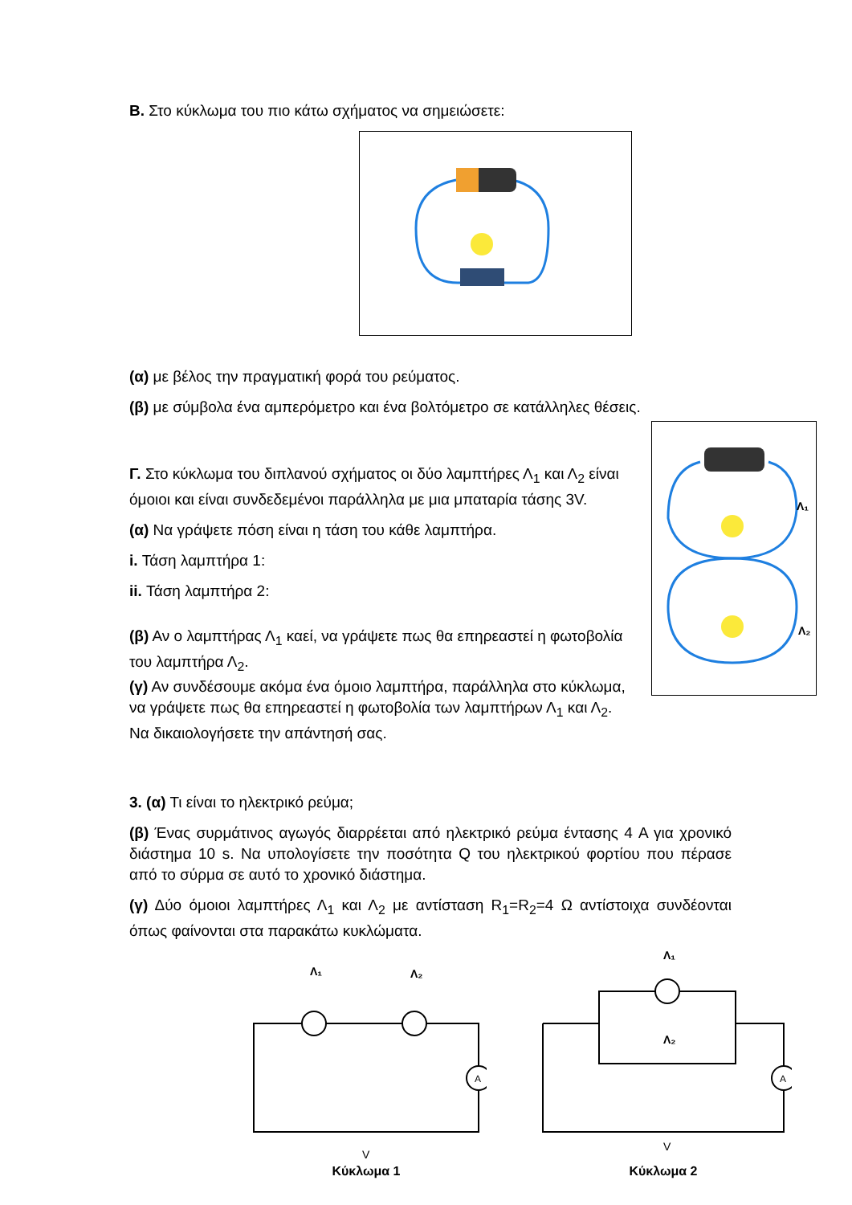Β. Στο κύκλωμα του πιο κάτω σχήματος να σημειώσετε:
(α) με βέλος την πραγματική φορά του ρεύματος.
(β) με σύμβολα ένα αμπερόμετρο και ένα βολτόμετρο σε κατάλληλες θέσεις.
Γ. Στο κύκλωμα του διπλανού σχήματος οι δύο λαμπτήρες Λ<sub>1</sub> και Λ<sub>2</sub> είναι όμοιοι και είναι συνδεδεμένοι παράλληλα με μια μπαταρία τάσης 3V.
(α) Να γράψετε πόση είναι η τάση του κάθε λαμπτήρα.
i. Τάση λαμπτήρα 1:
ii. Τάση λαμπτήρα 2:
(β) Αν ο λαμπτήρας Λ<sub>1</sub> καεί, να γράψετε πως θα επηρεαστεί η φωτοβολία του λαμπτήρα Λ<sub>2</sub>.
(γ) Αν συνδέσουμε ακόμα ένα όμοιο λαμπτήρα, παράλληλα στο κύκλωμα, να γράψετε πως θα επηρεαστεί η φωτοβολία των λαμπτήρων Λ<sub>1</sub> και Λ<sub>2</sub>. Να δικαιολογήσετε την απάντησή σας.
Λ₁
Λ₂
3. (α) Τι είναι το ηλεκτρικό ρεύμα;
(β) Ένας συρμάτινος αγωγός διαρρέεται από ηλεκτρικό ρεύμα έντασης 4 A για χρονικό διάστημα 10 s. Να υπολογίσετε την ποσότητα Q του ηλεκτρικού φορτίου που πέρασε από το σύρμα σε αυτό το χρονικό διάστημα.
(γ) Δύο όμοιοι λαμπτήρες Λ<sub>1</sub> και Λ<sub>2</sub> με αντίσταση R<sub>1</sub>=R<sub>2</sub>=4 Ω αντίστοιχα συνδέονται όπως φαίνονται στα παρακάτω κυκλώματα.
Λ₁
Λ₂
A
V
Κύκλωμα 1
Λ₁
Λ₂
A
V
Κύκλωμα 2